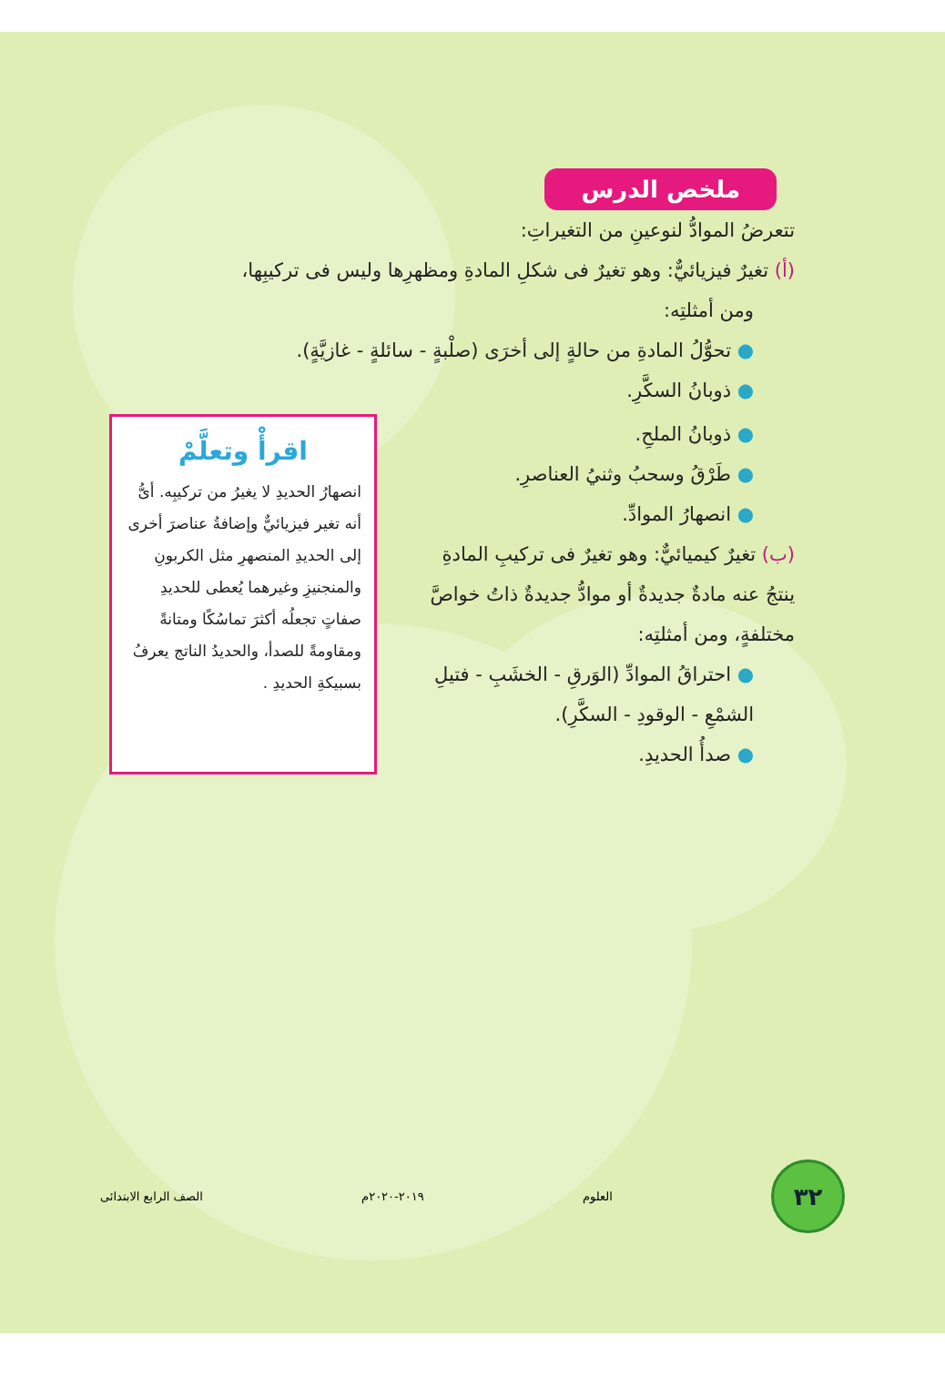ملخص الدرس
تتعرضُ الموادُّ لنوعينِ من التغيراتِ:
(أ) تغيرٌ فيزيائيٌّ: وهو تغيرٌ فى شكلِ المادةِ ومظهرِها وليس فى تركيبِها،
ومن أمثلتِه:
● تحوُّلُ المادةِ من حالةٍ إلى أخرَى (صلْبةٍ - سائلةٍ - غازيَّةٍ).
● ذوبانُ السكَّرِ.
● ذوبانُ الملحِ.
● طَرْقُ وسحبُ وثنيُ العناصرِ.
● انصهارُ الموادِّ.
(ب) تغيرٌ كيميائيٌّ: وهو تغيرٌ فى تركيبِ المادةِ ينتجُ عنه مادةٌ جديدةٌ أو موادُّ جديدةٌ ذاتُ خواصَّ مختلفةٍ، ومن أمثلتِه:
● احتراقُ الموادِّ (الوَرقِ - الخشَبِ - فتيلِ الشمْعِ - الوقودِ - السكَّرِ).
● صدأُ الحديدِ.
اقرأْ وتعلَّمْ
انصهارُ الحديدِ لا يغيرُ من تركيبِه. أىُّ أنه تغير فيزيائيٌّ وإضافةُ عناصرَ أخرى إلى الحديدِ المنصهرِ مثل الكربونِ والمنجنيزِ وغيرهما يُعطى للحديدِ صفاتٍ تجعلُه أكثرَ تماسُكًا ومتانةً ومقاومةً للصدأ، والحديدُ الناتج يعرفُ بسبيكةِ الحديدِ .
٣٢
العلوم ٢٠١٩-٢٠٢٠م الصف الرابع الابتدائى